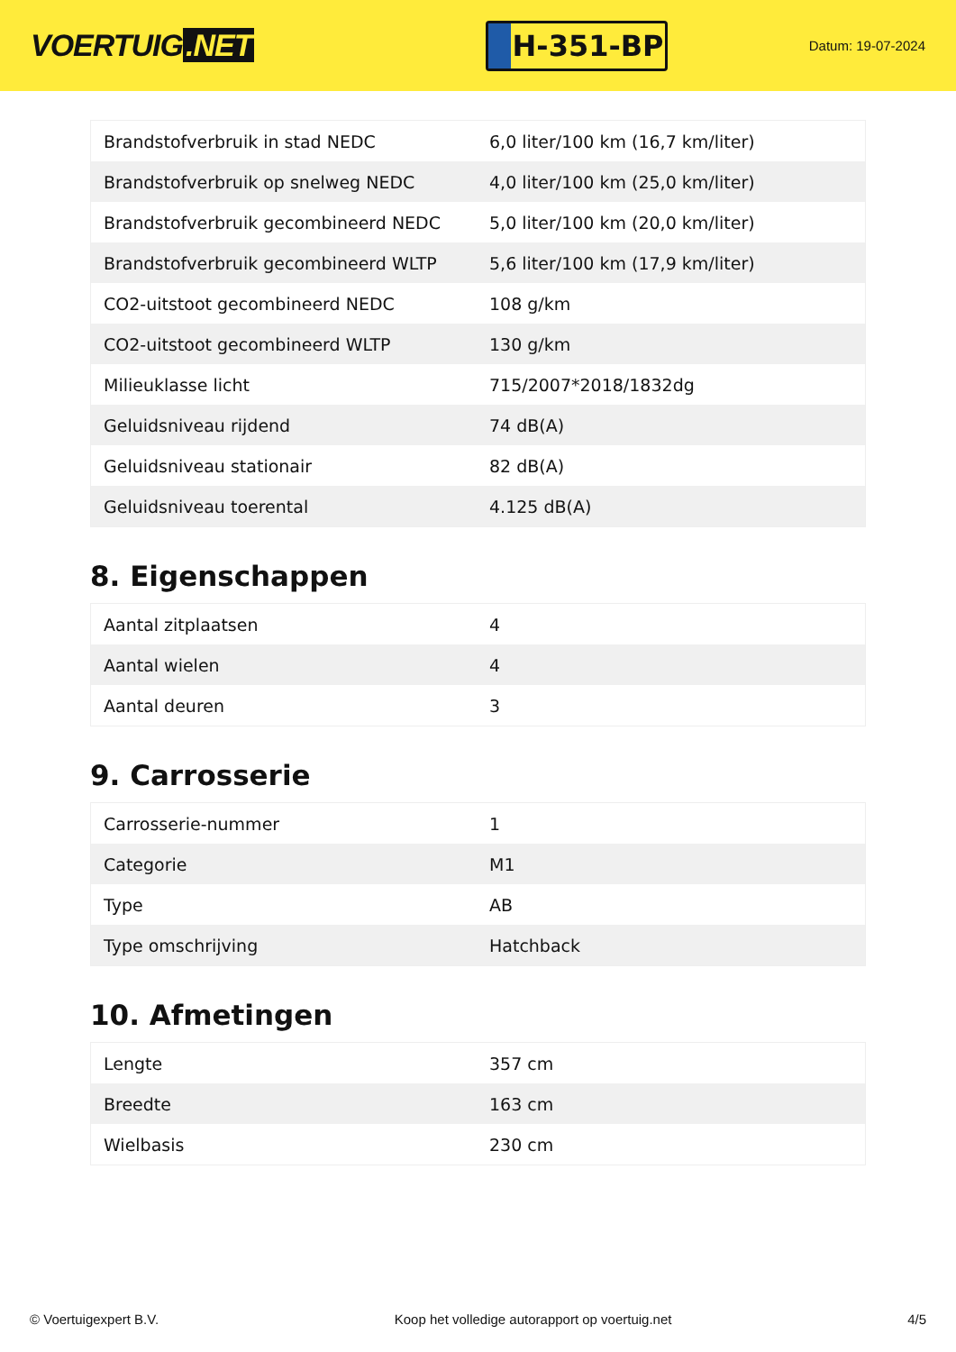VOERTUIG.NET
H-351-BP
Datum: 19-07-2024
| Brandstofverbruik in stad NEDC | 6,0 liter/100 km (16,7 km/liter) |
| Brandstofverbruik op snelweg NEDC | 4,0 liter/100 km (25,0 km/liter) |
| Brandstofverbruik gecombineerd NEDC | 5,0 liter/100 km (20,0 km/liter) |
| Brandstofverbruik gecombineerd WLTP | 5,6 liter/100 km (17,9 km/liter) |
| CO2-uitstoot gecombineerd NEDC | 108 g/km |
| CO2-uitstoot gecombineerd WLTP | 130 g/km |
| Milieuklasse licht | 715/2007*2018/1832dg |
| Geluidsniveau rijdend | 74 dB(A) |
| Geluidsniveau stationair | 82 dB(A) |
| Geluidsniveau toerental | 4.125 dB(A) |
8. Eigenschappen
| Aantal zitplaatsen | 4 |
| Aantal wielen | 4 |
| Aantal deuren | 3 |
9. Carrosserie
| Carrosserie-nummer | 1 |
| Categorie | M1 |
| Type | AB |
| Type omschrijving | Hatchback |
10. Afmetingen
| Lengte | 357 cm |
| Breedte | 163 cm |
| Wielbasis | 230 cm |
© Voertuigexpert B.V. Koop het volledige autorapport op voertuig.net 4/5